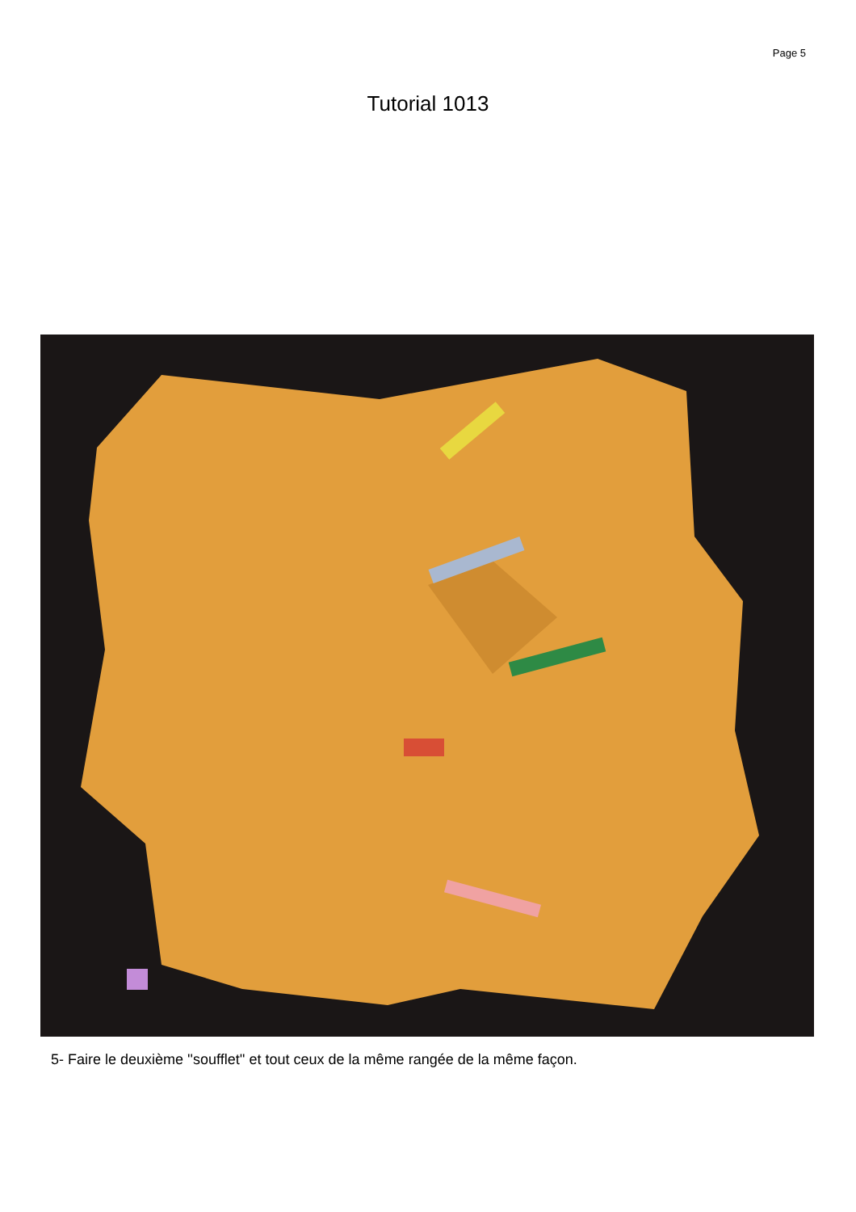Page 5
Tutorial 1013
5- Faire le deuxième ''soufflet'' et tout ceux de la même rangée de la même façon.